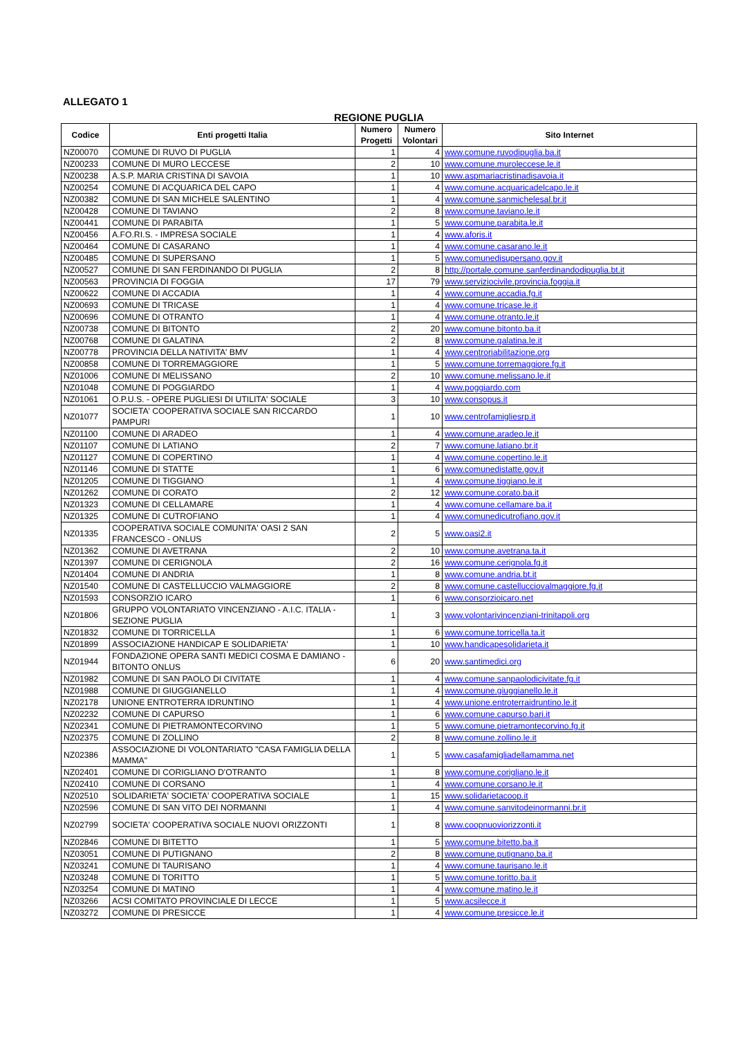ALLEGATO 1
REGIONE PUGLIA
| Codice | Enti progetti Italia | Numero Progetti | Numero Volontari | Sito Internet |
| --- | --- | --- | --- | --- |
| NZ00070 | COMUNE DI RUVO DI PUGLIA | 1 | 4 | www.comune.ruvodipuglia.ba.it |
| NZ00233 | COMUNE DI MURO LECCESE | 2 | 10 | www.comune.muroleccese.le.it |
| NZ00238 | A.S.P. MARIA CRISTINA DI SAVOIA | 1 | 10 | www.aspmariacristinadisavoia.it |
| NZ00254 | COMUNE DI ACQUARICA DEL CAPO | 1 | 4 | www.comune.acquaricadelcapo.le.it |
| NZ00382 | COMUNE DI SAN MICHELE SALENTINO | 1 | 4 | www.comune.sanmichelesal.br.it |
| NZ00428 | COMUNE DI TAVIANO | 2 | 8 | www.comune.taviano.le.it |
| NZ00441 | COMUNE DI PARABITA | 1 | 5 | www.comune.parabita.le.it |
| NZ00456 | A.FO.RI.S. - IMPRESA SOCIALE | 1 | 4 | www.aforis.it |
| NZ00464 | COMUNE DI CASARANO | 1 | 4 | www.comune.casarano.le.it |
| NZ00485 | COMUNE DI SUPERSANO | 1 | 5 | www.comunedisupersano.gov.it |
| NZ00527 | COMUNE DI SAN FERDINANDO DI PUGLIA | 2 | 8 | http://portale.comune.sanferdinandodipuglia.bt.it |
| NZ00563 | PROVINCIA DI FOGGIA | 17 | 79 | www.serviziocivile.provincia.foggia.it |
| NZ00622 | COMUNE DI ACCADIA | 1 | 4 | www.comune.accadia.fg.it |
| NZ00693 | COMUNE DI TRICASE | 1 | 4 | www.comune.tricase.le.it |
| NZ00696 | COMUNE DI OTRANTO | 1 | 4 | www.comune.otranto.le.it |
| NZ00738 | COMUNE DI BITONTO | 2 | 20 | www.comune.bitonto.ba.it |
| NZ00768 | COMUNE DI GALATINA | 2 | 8 | www.comune.galatina.le.it |
| NZ00778 | PROVINCIA DELLA NATIVITA' BMV | 1 | 4 | www.centroriabilitazione.org |
| NZ00858 | COMUNE DI TORREMAGGIORE | 1 | 5 | www.comune.torremaggiore.fg.it |
| NZ01006 | COMUNE DI MELISSANO | 2 | 10 | www.comune.melissano.le.it |
| NZ01048 | COMUNE DI POGGIARDO | 1 | 4 | www.poggiardo.com |
| NZ01061 | O.P.U.S. - OPERE PUGLIESI DI UTILITA' SOCIALE | 3 | 10 | www.consopus.it |
| NZ01077 | SOCIETA' COOPERATIVA SOCIALE SAN RICCARDO PAMPURI | 1 | 10 | www.centrofamigliesrp.it |
| NZ01100 | COMUNE DI ARADEO | 1 | 4 | www.comune.aradeo.le.it |
| NZ01107 | COMUNE DI LATIANO | 2 | 7 | www.comune.latiano.br.it |
| NZ01127 | COMUNE DI COPERTINO | 1 | 4 | www.comune.copertino.le.it |
| NZ01146 | COMUNE DI STATTE | 1 | 6 | www.comunedistatte.gov.it |
| NZ01205 | COMUNE DI TIGGIANO | 1 | 4 | www.comune.tiggiano.le.it |
| NZ01262 | COMUNE DI CORATO | 2 | 12 | www.comune.corato.ba.it |
| NZ01323 | COMUNE DI CELLAMARE | 1 | 4 | www.comune.cellamare.ba.it |
| NZ01325 | COMUNE DI CUTROFIANO | 1 | 4 | www.comunedicutrofiano.gov.it |
| NZ01335 | COOPERATIVA SOCIALE COMUNITA' OASI 2 SAN FRANCESCO - ONLUS | 2 | 5 | www.oasi2.it |
| NZ01362 | COMUNE DI AVETRANA | 2 | 10 | www.comune.avetrana.ta.it |
| NZ01397 | COMUNE DI CERIGNOLA | 2 | 16 | www.comune.cerignola.fg.it |
| NZ01404 | COMUNE DI ANDRIA | 1 | 8 | www.comune.andria.bt.it |
| NZ01540 | COMUNE DI CASTELLUCCIO VALMAGGIORE | 2 | 8 | www.comune.castellucciovalmaggiore.fg.it |
| NZ01593 | CONSORZIO ICARO | 1 | 6 | www.consorzioicaro.net |
| NZ01806 | GRUPPO VOLONTARIATO VINCENZIANO - A.I.C. ITALIA - SEZIONE PUGLIA | 1 | 3 | www.volontarivincenziani-trinitapoli.org |
| NZ01832 | COMUNE DI TORRICELLA | 1 | 6 | www.comune.torricella.ta.it |
| NZ01899 | ASSOCIAZIONE HANDICAP E SOLIDARIETA' | 1 | 10 | www.handicapesolidarieta.it |
| NZ01944 | FONDAZIONE OPERA SANTI MEDICI COSMA E DAMIANO - BITONTO ONLUS | 6 | 20 | www.santimedici.org |
| NZ01982 | COMUNE DI SAN PAOLO DI CIVITATE | 1 | 4 | www.comune.sanpaolodicivitate.fg.it |
| NZ01988 | COMUNE DI GIUGGIANELLO | 1 | 4 | www.comune.giuggianello.le.it |
| NZ02178 | UNIONE ENTROTERRA IDRUNTINO | 1 | 4 | www.unione.entroterraidruntino.le.it |
| NZ02232 | COMUNE DI CAPURSO | 1 | 6 | www.comune.capurso.bari.it |
| NZ02341 | COMUNE DI PIETRAMONTECORVINO | 1 | 5 | www.comune.pietramontecorvino.fg.it |
| NZ02375 | COMUNE DI ZOLLINO | 2 | 8 | www.comune.zollino.le.it |
| NZ02386 | ASSOCIAZIONE DI VOLONTARIATO "CASA FAMIGLIA DELLA MAMMA" | 1 | 5 | www.casafamigliadellamamma.net |
| NZ02401 | COMUNE DI CORIGLIANO D'OTRANTO | 1 | 8 | www.comune.corigliano.le.it |
| NZ02410 | COMUNE DI CORSANO | 1 | 4 | www.comune.corsano.le.it |
| NZ02510 | SOLIDARIETA' SOCIETA' COOPERATIVA SOCIALE | 1 | 15 | www.solidarietacoop.it |
| NZ02596 | COMUNE DI SAN VITO DEI NORMANNI | 1 | 4 | www.comune.sanvitodeinormanni.br.it |
| NZ02799 | SOCIETA' COOPERATIVA SOCIALE NUOVI ORIZZONTI | 1 | 8 | www.coopnuoviorizzonti.it |
| NZ02846 | COMUNE DI BITETTO | 1 | 5 | www.comune.bitetto.ba.it |
| NZ03051 | COMUNE DI PUTIGNANO | 2 | 8 | www.comune.putignano.ba.it |
| NZ03241 | COMUNE DI TAURISANO | 1 | 4 | www.comune.taurisano.le.it |
| NZ03248 | COMUNE DI TORITTO | 1 | 5 | www.comune.toritto.ba.it |
| NZ03254 | COMUNE DI MATINO | 1 | 4 | www.comune.matino.le.it |
| NZ03266 | ACSI COMITATO PROVINCIALE DI LECCE | 1 | 5 | www.acsilecce.it |
| NZ03272 | COMUNE DI PRESICCE | 1 | 4 | www.comune.presicce.le.it |